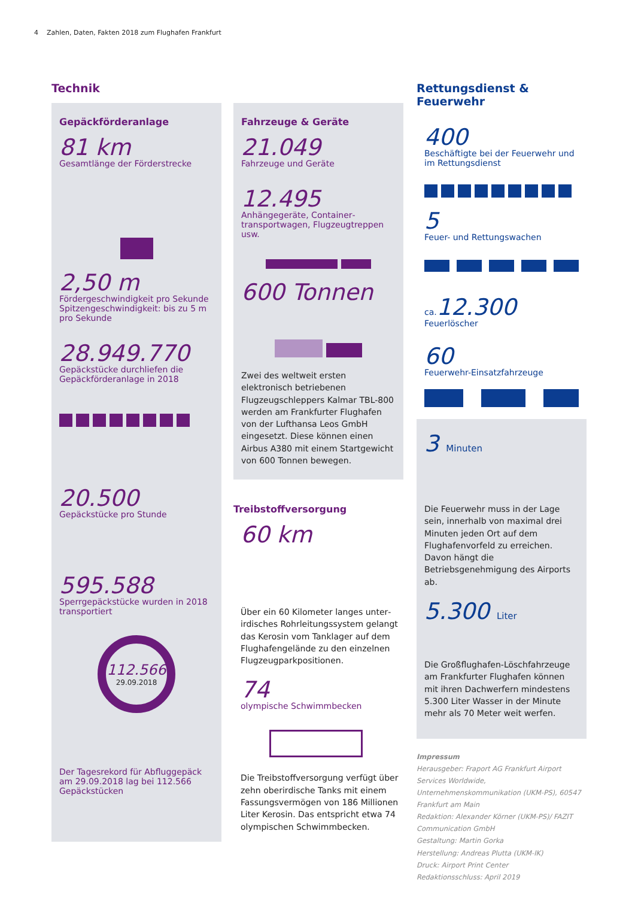4 Zahlen, Daten, Fakten 2018 zum Flughafen Frankfurt
Technik
Gepäckförderanlage
81 km
Gesamtlänge der Förderstrecke
2,50 m
Fördergeschwindigkeit pro Sekunde
Spitzengeschwindigkeit: bis zu 5 m pro Sekunde
28.949.770
Gepäckstücke durchliefen die Gepäckförderanlage in 2018
20.500
Gepäckstücke pro Stunde
595.588
Sperrgepäckstücke wurden in 2018 transportiert
112.566
29.09.2018
Der Tagesrekord für Abfluggepäck am 29.09.2018 lag bei 112.566 Gepäckstücken
Fahrzeuge & Geräte
21.049
Fahrzeuge und Geräte
12.495
Anhängegeräte, Container­transportwagen, Flugzeugtreppen usw.
600 Tonnen
Zwei des weltweit ersten elektronisch betriebenen Flugzeugschleppers Kalmar TBL-800 werden am Frankfurter Flughafen von der Lufthansa Leos GmbH eingesetzt. Diese können einen Airbus A380 mit einem Startgewicht von 600 Tonnen bewegen.
Treibstoffversorgung
60 km
Über ein 60 Kilometer langes unter­irdisches Rohrleitungssystem gelangt das Kerosin vom Tanklager auf dem Flughafengelände zu den einzelnen Flugzeugparkpositionen.
74
olympische Schwimmbecken
Die Treibstoffversorgung verfügt über zehn oberirdische Tanks mit einem Fassungsvermögen von 186 Millionen Liter Kerosin. Das entspricht etwa 74 olympischen Schwimmbecken.
Rettungsdienst & Feuerwehr
400
Beschäftigte bei der Feuerwehr und im Rettungsdienst
5
Feuer- und Rettungswachen
ca. 12.300
Feuerlöscher
60
Feuerwehr-Einsatzfahrzeuge
3 Minuten
Die Feuerwehr muss in der Lage sein, innerhalb von maximal drei Minuten jeden Ort auf dem Flughafenvorfeld zu erreichen. Davon hängt die Betriebsgenehmigung des Airports ab.
5.300 Liter
Die Großflughafen-Löschfahrzeuge am Frankfurter Flughafen können mit ihren Dachwerfern mindestens 5.300 Liter Wasser in der Minute mehr als 70 Meter weit werfen.
Impressum
Herausgeber: Fraport AG Frankfurt Airport Services Worldwide, Unternehmenskommunikation (UKM-PS), 60547 Frankfurt am Main
Redaktion: Alexander Körner (UKM-PS)/ FAZIT Communication GmbH
Gestaltung: Martin Gorka
Herstellung: Andreas Plutta (UKM-IK)
Druck: Airport Print Center
Redaktionsschluss: April 2019